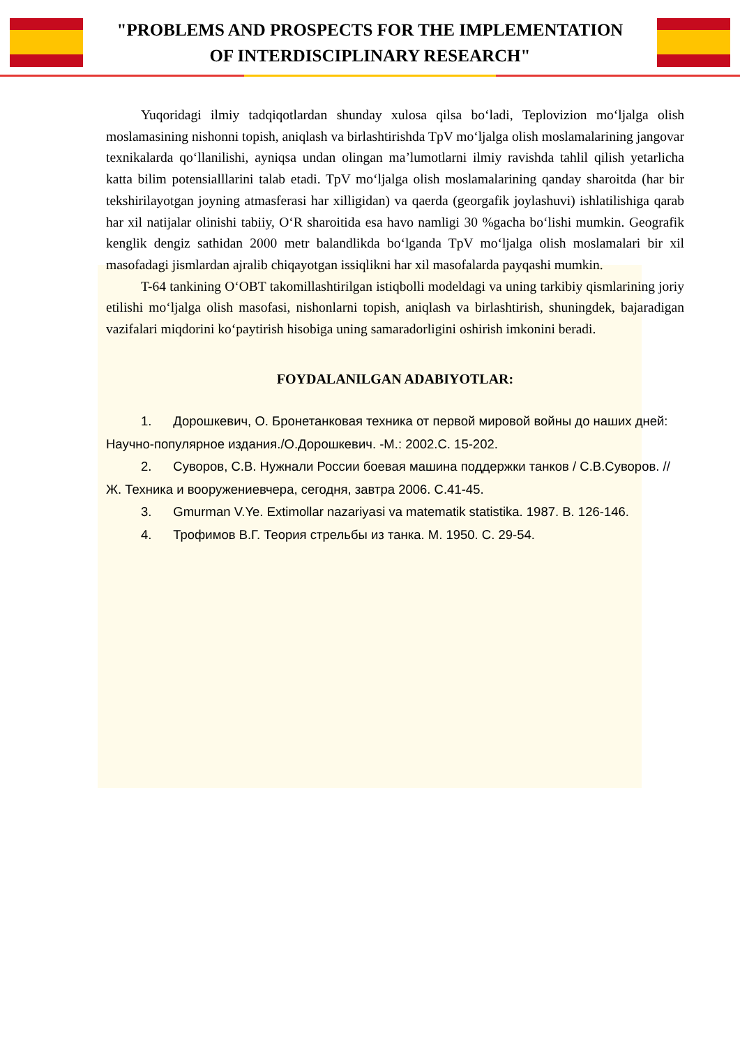"PROBLEMS AND PROSPECTS FOR THE IMPLEMENTATION
OF INTERDISCIPLINARY RESEARCH"
Yuqoridagi ilmiy tadqiqotlardan shunday xulosa qilsa bo‘ladi, Teplovizion mo‘ljalga olish moslamasining nishonni topish, aniqlash va birlashtirishda TpV mo‘ljalga olish moslamalarining jangovar texnikalarda qo‘llanilishi, ayniqsa undan olingan ma’lumotlarni ilmiy ravishda tahlil qilish yetarlicha katta bilim potensialllarini talab etadi. TpV mo‘ljalga olish moslamalarining qanday sharoitda (har bir tekshirilayotgan joyning atmasferasi har xilligidan) va qaerda (georgafik joylashuvi) ishlatilishiga qarab har xil natijalar olinishi tabiiy, O‘R sharoitida esa havo namligi 30 %gacha bo‘lishi mumkin. Geografik kenglik dengiz sathidan 2000 metr balandlikda bo‘lganda TpV mo‘ljalga olish moslamalari bir xil masofadagi jismlardan ajralib chiqayotgan issiqlikni har xil masofalarda payqashi mumkin.
T-64 tankining O‘OBT takomillashtirilgan istiqbolli modeldagi va uning tarkibiy qismlarining joriy etilishi mo‘ljalga olish masofasi, nishonlarni topish, aniqlash va birlashtirish, shuningdek, bajaradigan vazifalari miqdorini ko‘paytirish hisobiga uning samaradorligini oshirish imkonini beradi.
FOYDALANILGAN ADABIYOTLAR:
1. Дорошкевич, О. Бронетанковая техника от первой мировой войны до наших дней: Научно-популярное издания./О.Дорошкевич. -М.: 2002.С. 15-202.
2. Суворов, С.В. Нужнали России боевая машина поддержки танков / С.В.Суворов. // Ж. Техника и вооружениевчера, сегодня, завтра 2006. С.41-45.
3. Gmurman V.Ye. Extimollar nazariyasi va matematik statistika. 1987. B. 126-146.
4. Трофимов В.Г. Теория стрельбы из танка. М. 1950. С. 29-54.